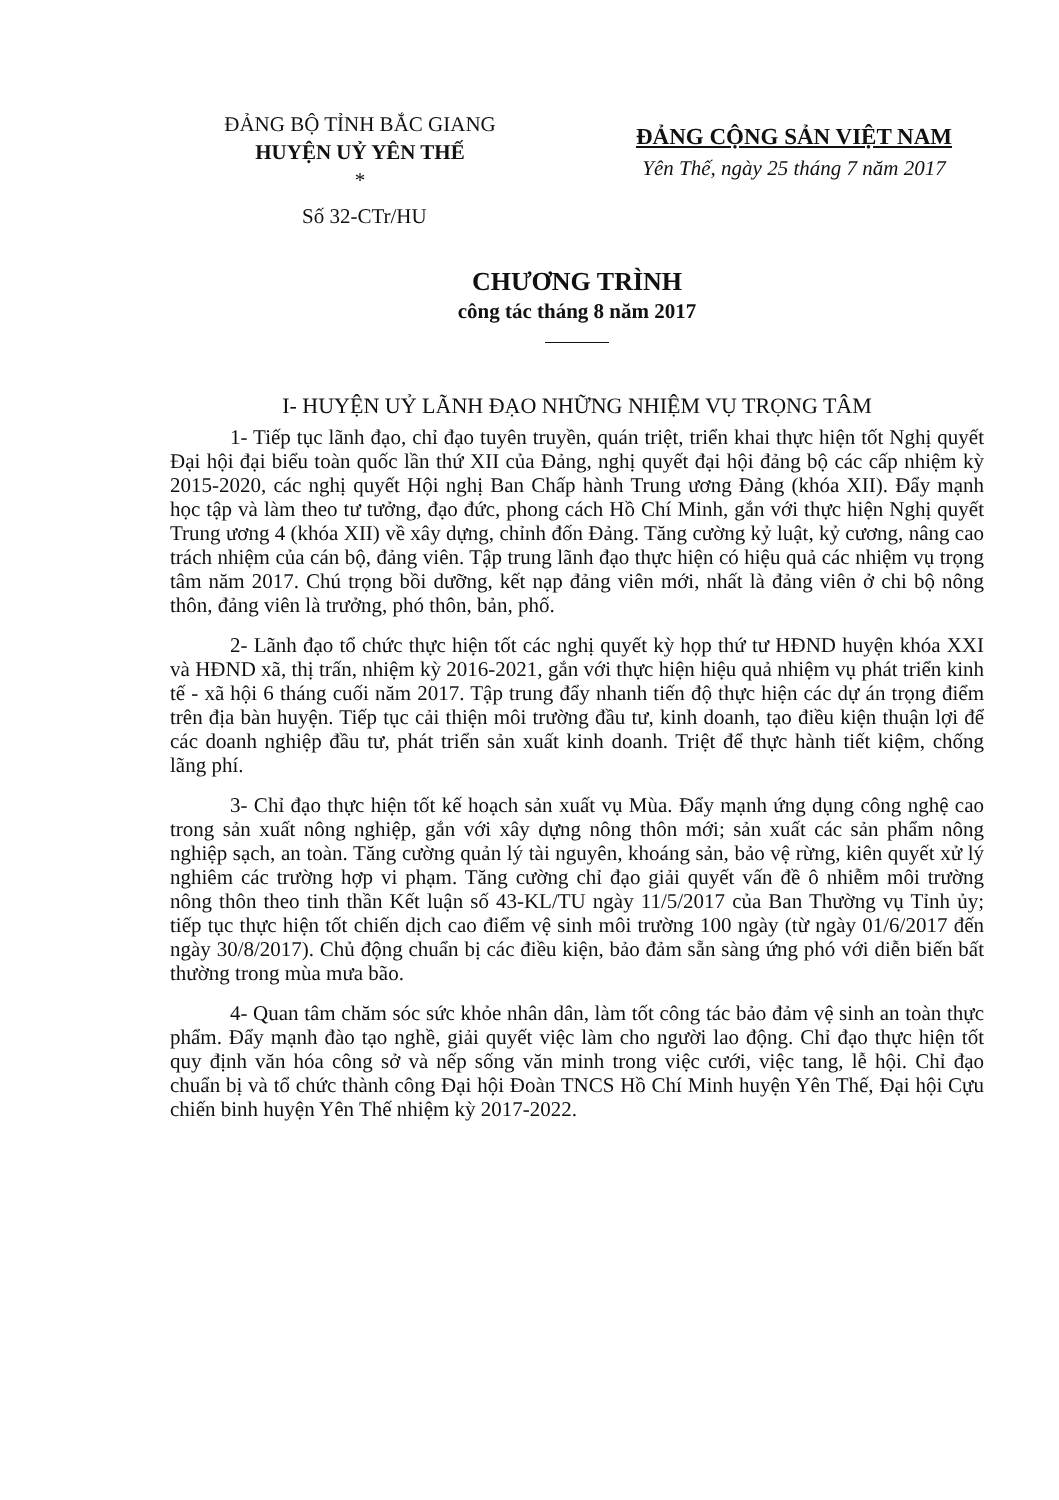ĐẢNG BỘ TỈNH BẮC GIANG
HUYỆN UỶ YÊN THẾ
*
ĐẢNG CỘNG SẢN VIỆT NAM
Yên Thế, ngày 25 tháng 7 năm 2017
Số 32-CTr/HU
CHƯƠNG TRÌNH
công tác tháng 8 năm 2017
I- HUYỆN UỶ LÃNH ĐẠO NHỮNG NHIỆM VỤ TRỌNG TÂM
1- Tiếp tục lãnh đạo, chỉ đạo tuyên truyền, quán triệt, triển khai thực hiện tốt Nghị quyết Đại hội đại biểu toàn quốc lần thứ XII của Đảng, nghị quyết đại hội đảng bộ các cấp nhiệm kỳ 2015-2020, các nghị quyết Hội nghị Ban Chấp hành Trung ương Đảng (khóa XII). Đẩy mạnh học tập và làm theo tư tưởng, đạo đức, phong cách Hồ Chí Minh, gắn với thực hiện Nghị quyết Trung ương 4 (khóa XII) về xây dựng, chỉnh đốn Đảng. Tăng cường kỷ luật, kỷ cương, nâng cao trách nhiệm của cán bộ, đảng viên. Tập trung lãnh đạo thực hiện có hiệu quả các nhiệm vụ trọng tâm năm 2017. Chú trọng bồi dưỡng, kết nạp đảng viên mới, nhất là đảng viên ở chi bộ nông thôn, đảng viên là trưởng, phó thôn, bản, phố.
2- Lãnh đạo tổ chức thực hiện tốt các nghị quyết kỳ họp thứ tư HĐND huyện khóa XXI và HĐND xã, thị trấn, nhiệm kỳ 2016-2021, gắn với thực hiện hiệu quả nhiệm vụ phát triển kinh tế - xã hội 6 tháng cuối năm 2017. Tập trung đẩy nhanh tiến độ thực hiện các dự án trọng điểm trên địa bàn huyện. Tiếp tục cải thiện môi trường đầu tư, kinh doanh, tạo điều kiện thuận lợi để các doanh nghiệp đầu tư, phát triển sản xuất kinh doanh. Triệt để thực hành tiết kiệm, chống lãng phí.
3- Chỉ đạo thực hiện tốt kế hoạch sản xuất vụ Mùa. Đẩy mạnh ứng dụng công nghệ cao trong sản xuất nông nghiệp, gắn với xây dựng nông thôn mới; sản xuất các sản phẩm nông nghiệp sạch, an toàn. Tăng cường quản lý tài nguyên, khoáng sản, bảo vệ rừng, kiên quyết xử lý nghiêm các trường hợp vi phạm. Tăng cường chỉ đạo giải quyết vấn đề ô nhiễm môi trường nông thôn theo tinh thần Kết luận số 43-KL/TU ngày 11/5/2017 của Ban Thường vụ Tỉnh ủy; tiếp tục thực hiện tốt chiến dịch cao điểm vệ sinh môi trường 100 ngày (từ ngày 01/6/2017 đến ngày 30/8/2017). Chủ động chuẩn bị các điều kiện, bảo đảm sẵn sàng ứng phó với diễn biến bất thường trong mùa mưa bão.
4- Quan tâm chăm sóc sức khỏe nhân dân, làm tốt công tác bảo đảm vệ sinh an toàn thực phẩm. Đẩy mạnh đào tạo nghề, giải quyết việc làm cho người lao động. Chỉ đạo thực hiện tốt quy định văn hóa công sở và nếp sống văn minh trong việc cưới, việc tang, lễ hội. Chỉ đạo chuẩn bị và tổ chức thành công Đại hội Đoàn TNCS Hồ Chí Minh huyện Yên Thế, Đại hội Cựu chiến binh huyện Yên Thế nhiệm kỳ 2017-2022.